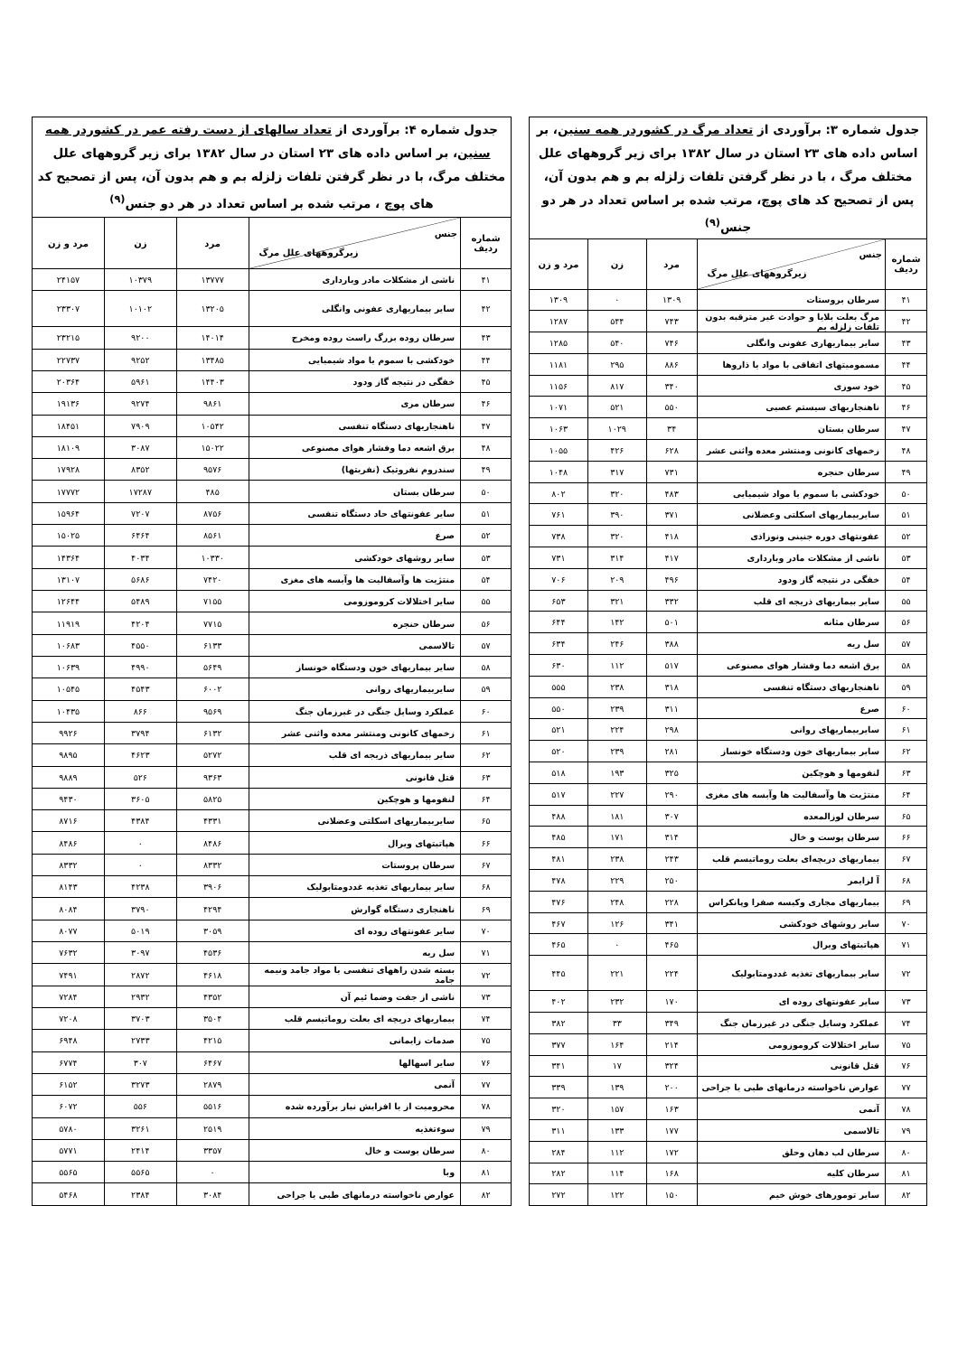| جدول شماره ۳: برآوردی از تعداد مرگ در کشوردر همه سنین ، بر اساس داده های ۲۳ استان در سال ۱۳۸۲ برای زیر گروههای علل مختلف مرگ ، با در نظر گرفتن تلفات زلزله بم و هم بدون آن، پس از تصحیح کد های پوچ، مرتب شده بر اساس تعداد در هر دو جنس<sup>(۹)</sup> | | | | |
| شماره ردیف | جنس زیرگروههای علل مرگ | مرد | زن | مرد و زن |
| ۴۱ | سرطان بروستات | ۱۳۰۹ | ۰ | ۱۳۰۹ |
| ۴۲ | مرگ بعلت بلایا و حوادث غیر مترقبه بدون تلفات زلزله بم | ۷۴۳ | ۵۴۴ | ۱۲۸۷ |
| ۴۳ | سایر بیماریهاری عفونی وانگلی | ۷۴۶ | ۵۴۰ | ۱۲۸۵ |
| ۴۴ | مسمومیتهای اتفاقی با مواد یا ذاروها | ۸۸۶ | ۲۹۵ | ۱۱۸۱ |
| ۴۵ | خود سوزی | ۳۴۰ | ۸۱۷ | ۱۱۵۶ |
| ۴۶ | ناهنجاریهای سیستم عصبی | ۵۵۰ | ۵۲۱ | ۱۰۷۱ |
| ۴۷ | سرطان بستان | ۳۴ | ۱۰۲۹ | ۱۰۶۳ |
| ۴۸ | زخمهای کانونی ومنتشر معده واثنی عشر | ۶۲۸ | ۴۲۶ | ۱۰۵۵ |
| ۴۹ | سرطان حنجره | ۷۳۱ | ۳۱۷ | ۱۰۴۸ |
| ۵۰ | خودکشی با سموم یا مواد شیمیایی | ۴۸۳ | ۳۲۰ | ۸۰۲ |
| ۵۱ | سایربیماریهای اسکلتی وعضلانی | ۳۷۱ | ۳۹۰ | ۷۶۱ |
| ۵۲ | عفونتهای دوره جنینی ونوزاذی | ۴۱۸ | ۳۲۰ | ۷۳۸ |
| ۵۳ | ناشی از مشکلات مادر وبارداری | ۴۱۷ | ۳۱۴ | ۷۳۱ |
| ۵۴ | خفگی در نتیجه گاز ودود | ۴۹۶ | ۲۰۹ | ۷۰۶ |
| ۵۵ | سایر بیماریهای ذریجه ای قلب | ۳۳۲ | ۳۲۱ | ۶۵۳ |
| ۵۶ | سرطان مثانه | ۵۰۱ | ۱۴۲ | ۶۴۴ |
| ۵۷ | سل ریه | ۳۸۸ | ۲۴۶ | ۶۳۴ |
| ۵۸ | برق اشعه دما وفشار هوای مصنوعی | ۵۱۷ | ۱۱۲ | ۶۳۰ |
| ۵۹ | ناهنجاریهای دستگاه تنفسی | ۳۱۸ | ۲۳۸ | ۵۵۵ |
| ۶۰ | صرع | ۳۱۱ | ۲۳۹ | ۵۵۰ |
| ۶۱ | سایربیماریهای روانی | ۲۹۸ | ۲۲۴ | ۵۲۱ |
| ۶۲ | سایر بیماریهای خون ودستگاه خونساز | ۲۸۱ | ۲۳۹ | ۵۲۰ |
| ۶۳ | لنفومها و هوچکین | ۳۲۵ | ۱۹۳ | ۵۱۸ |
| ۶۴ | منتژیت ها وآسفالیت ها وآبسه های مغزی | ۲۹۰ | ۲۲۷ | ۵۱۷ |
| ۶۵ | سرطان لوزالمعده | ۳۰۷ | ۱۸۱ | ۴۸۸ |
| ۶۶ | سرطان پوست و خال | ۳۱۴ | ۱۷۱ | ۴۸۵ |
| ۶۷ | بیماریهای دریچه‌ای بعلت روماتیسم قلب | ۲۴۳ | ۲۳۸ | ۴۸۱ |
| ۶۸ | آ لزایمر | ۲۵۰ | ۲۲۹ | ۴۷۸ |
| ۶۹ | بیماریهای مجاری وکیسه صفرا وپانکراس | ۲۲۸ | ۲۴۸ | ۴۷۶ |
| ۷۰ | سایر روشهای خودکشی | ۳۴۱ | ۱۲۶ | ۴۶۷ |
| ۷۱ | هپاتیتهای ویرال | ۴۶۵ | ۰ | ۴۶۵ |
| ۷۲ | سایر بیماریهای تغذیه غددومتابولیک | ۲۲۴ | ۲۲۱ | ۴۴۵ |
| ۷۳ | سایر عفونتهای روده ای | ۱۷۰ | ۲۳۲ | ۴۰۲ |
| ۷۴ | عملکرد وسایل جنگی در غیرزمان جنگ | ۳۴۹ | ۳۳ | ۳۸۲ |
| ۷۵ | سایر اختلالات کروموزومی | ۲۱۴ | ۱۶۴ | ۳۷۷ |
| ۷۶ | قتل قانونی | ۳۲۴ | ۱۷ | ۳۴۱ |
| ۷۷ | عوارض ناخواسته درمانهای طبی یا جراحی | ۲۰۰ | ۱۳۹ | ۳۳۹ |
| ۷۸ | آنمی | ۱۶۳ | ۱۵۷ | ۳۲۰ |
| ۷۹ | تالاسمی | ۱۷۷ | ۱۳۳ | ۳۱۱ |
| ۸۰ | سرطان لب دهان وحلق | ۱۷۲ | ۱۱۲ | ۲۸۴ |
| ۸۱ | سرطان کلیه | ۱۶۸ | ۱۱۴ | ۲۸۲ |
| ۸۲ | سایر تومورهای خوش خیم | ۱۵۰ | ۱۲۲ | ۲۷۲ |
| جدول شماره ۴: برآوردی از تعداد سالهای از دست رفته عمر در کشوردر همه سنین ، بر اساس داده های ۲۳ استان در سال ۱۳۸۲ برای زیر گروههای علل مختلف مرگ، با در نظر گرفتن تلفات زلزله بم و هم بدون آن، پس از تصحیح کد های پوچ ، مرتب شده بر اساس تعداد در هر دو جنس<sup>(۹)</sup> | | | | |
| شماره ردیف | جنس زیرگروههای علل مرگ | مرد | زن | مرد و زن |
| ۴۱ | ناشی از مشکلات مادر وبارداری | ۱۳۷۷۷ | ۱۰۳۷۹ | ۲۴۱۵۷ |
| ۴۲ | سایر بیماریهاری عفونی وانگلی | ۱۳۲۰۵ | ۱۰۱۰۲ | ۲۳۳۰۷ |
| ۴۳ | سرطان روده بزرگ راست روده ومخرج | ۱۴۰۱۴ | ۹۲۰۰ | ۲۳۲۱۵ |
| ۴۴ | خودکشی با سموم یا مواد شیمیایی | ۱۳۴۸۵ | ۹۲۵۲ | ۲۲۷۳۷ |
| ۴۵ | خفگی در نتیجه گاز ودود | ۱۴۴۰۳ | ۵۹۶۱ | ۲۰۳۶۴ |
| ۴۶ | سرطان مری | ۹۸۶۱ | ۹۲۷۴ | ۱۹۱۳۶ |
| ۴۷ | ناهنجاریهای دستگاه تنفسی | ۱۰۵۴۲ | ۷۹۰۹ | ۱۸۴۵۱ |
| ۴۸ | برق اشعه دما وفشار هوای مصنوعی | ۱۵۰۲۲ | ۳۰۸۷ | ۱۸۱۰۹ |
| ۴۹ | سندروم نفروتیک (نفریتها) | ۹۵۷۶ | ۸۳۵۲ | ۱۷۹۲۸ |
| ۵۰ | سرطان بستان | ۴۸۵ | ۱۷۲۸۷ | ۱۷۷۷۲ |
| ۵۱ | سایر عفونتهای حاد دستگاه تنفسی | ۸۷۵۶ | ۷۲۰۷ | ۱۵۹۶۴ |
| ۵۲ | صرع | ۸۵۶۱ | ۶۴۶۴ | ۱۵۰۲۵ |
| ۵۳ | سایر روشهای خودکشی | ۱۰۳۳۰ | ۴۰۳۴ | ۱۴۳۶۴ |
| ۵۴ | منتژیت ها وآسفالیت ها وآبسه های مغزی | ۷۴۲۰ | ۵۶۸۶ | ۱۳۱۰۷ |
| ۵۵ | سایر اختلالات کروموزومی | ۷۱۵۵ | ۵۴۸۹ | ۱۲۶۴۴ |
| ۵۶ | سرطان حنجره | ۷۷۱۵ | ۴۲۰۴ | ۱۱۹۱۹ |
| ۵۷ | تالاسمی | ۶۱۳۳ | ۴۵۵۰ | ۱۰۶۸۳ |
| ۵۸ | سایر بیماریهای خون ودستگاه خونساز | ۵۶۴۹ | ۴۹۹۰ | ۱۰۶۳۹ |
| ۵۹ | سایربیماریهای روانی | ۶۰۰۲ | ۴۵۴۳ | ۱۰۵۴۵ |
| ۶۰ | عملکرد وسایل جنگی در غیرزمان جنگ | ۹۵۶۹ | ۸۶۶ | ۱۰۴۳۵ |
| ۶۱ | زخمهای کانونی ومنتشر معده واثنی عشر | ۶۱۳۲ | ۳۷۹۴ | ۹۹۲۶ |
| ۶۲ | سایر بیماریهای ذریجه ای قلب | ۵۲۷۲ | ۴۶۲۳ | ۹۸۹۵ |
| ۶۳ | قتل قانونی | ۹۳۶۳ | ۵۲۶ | ۹۸۸۹ |
| ۶۴ | لنفومها و هوچکین | ۵۸۲۵ | ۳۶۰۵ | ۹۴۳۰ |
| ۶۵ | سایربیماریهای اسکلتی وعضلانی | ۴۳۳۱ | ۴۳۸۴ | ۸۷۱۶ |
| ۶۶ | هپاتیتهای ویرال | ۸۴۸۶ | ۰ | ۸۴۸۶ |
| ۶۷ | سرطان پروستات | ۸۳۳۲ | ۰ | ۸۳۳۲ |
| ۶۸ | سایر بیماریهای تغذیه غددومتابولیک | ۳۹۰۶ | ۴۲۳۸ | ۸۱۴۳ |
| ۶۹ | ناهنجاری دستگاه گوارش | ۴۲۹۴ | ۳۷۹۰ | ۸۰۸۴ |
| ۷۰ | سایر عفونتهای روده ای | ۳۰۵۹ | ۵۰۱۹ | ۸۰۷۷ |
| ۷۱ | سل ریه | ۴۵۳۶ | ۳۰۹۷ | ۷۶۳۲ |
| ۷۲ | بسته شدن راههای تنفسی با مواد جامد ونیمه جامد | ۴۶۱۸ | ۲۸۷۲ | ۷۴۹۱ |
| ۷۳ | ناشی از جفت وضما ئیم آن | ۴۳۵۲ | ۲۹۳۲ | ۷۲۸۴ |
| ۷۴ | بیماریهای دریچه ای بعلت روماتیسم قلب | ۳۵۰۴ | ۳۷۰۳ | ۷۲۰۸ |
| ۷۵ | صدمات زایمانی | ۴۲۱۵ | ۲۷۳۳ | ۶۹۴۸ |
| ۷۶ | سایر اسهالها | ۶۴۶۷ | ۳۰۷ | ۶۷۷۴ |
| ۷۷ | آنمی | ۲۸۷۹ | ۳۲۷۳ | ۶۱۵۲ |
| ۷۸ | محرومیت از یا افزایش نیاز برآورده شده | ۵۵۱۶ | ۵۵۶ | ۶۰۷۲ |
| ۷۹ | سوءتغذیه | ۲۵۱۹ | ۳۲۶۱ | ۵۷۸۰ |
| ۸۰ | سرطان بوست و خال | ۳۳۵۷ | ۲۴۱۴ | ۵۷۷۱ |
| ۸۱ | وبا | ۰ | ۵۵۶۵ | ۵۵۶۵ |
| ۸۲ | عوارض ناخواسته درمانهای طبی یا جراحی | ۳۰۸۴ | ۲۳۸۴ | ۵۴۶۸ |